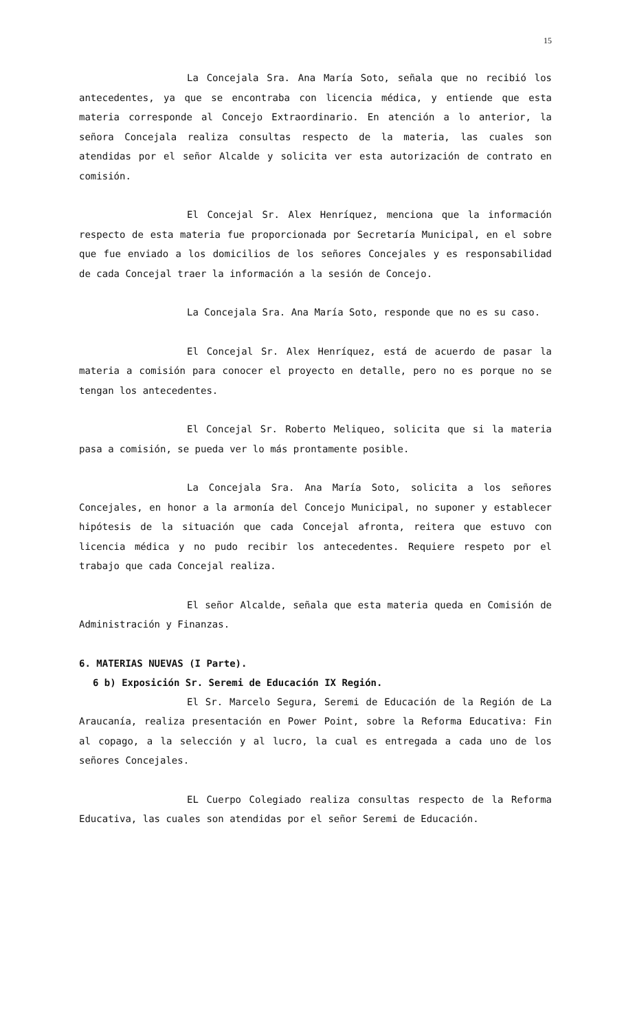15
La Concejala Sra. Ana María Soto, señala que no recibió los antecedentes, ya que se encontraba con licencia médica, y entiende que esta materia corresponde al Concejo Extraordinario. En atención a lo anterior, la señora Concejala realiza consultas respecto de la materia, las cuales son atendidas por el señor Alcalde y solicita ver esta autorización de contrato en comisión.
El Concejal Sr. Alex Henríquez, menciona que la información respecto de esta materia fue proporcionada por Secretaría Municipal, en el sobre que fue enviado a los domicilios de los señores Concejales y es responsabilidad de cada Concejal traer la información a la sesión de Concejo.
La Concejala Sra. Ana María Soto, responde que no es su caso.
El Concejal Sr. Alex Henríquez, está de acuerdo de pasar la materia a comisión para conocer el proyecto en detalle, pero no es porque no se tengan los antecedentes.
El Concejal Sr. Roberto Meliqueo, solicita que si la materia pasa a comisión, se pueda ver lo más prontamente posible.
La Concejala Sra. Ana María Soto, solicita a los señores Concejales, en honor a la armonía del Concejo Municipal, no suponer y establecer hipótesis de la situación que cada Concejal afronta, reitera que estuvo con licencia médica y no pudo recibir los antecedentes. Requiere respeto por el trabajo que cada Concejal realiza.
El señor Alcalde, señala que esta materia queda en Comisión de Administración y Finanzas.
6. MATERIAS NUEVAS (I Parte).
6 b) Exposición Sr. Seremi de Educación IX Región.
El Sr. Marcelo Segura, Seremi de Educación de la Región de La Araucanía, realiza presentación en Power Point, sobre la Reforma Educativa: Fin al copago, a la selección y al lucro, la cual es entregada a cada uno de los señores Concejales.
EL Cuerpo Colegiado realiza consultas respecto de la Reforma Educativa, las cuales son atendidas por el señor Seremi de Educación.